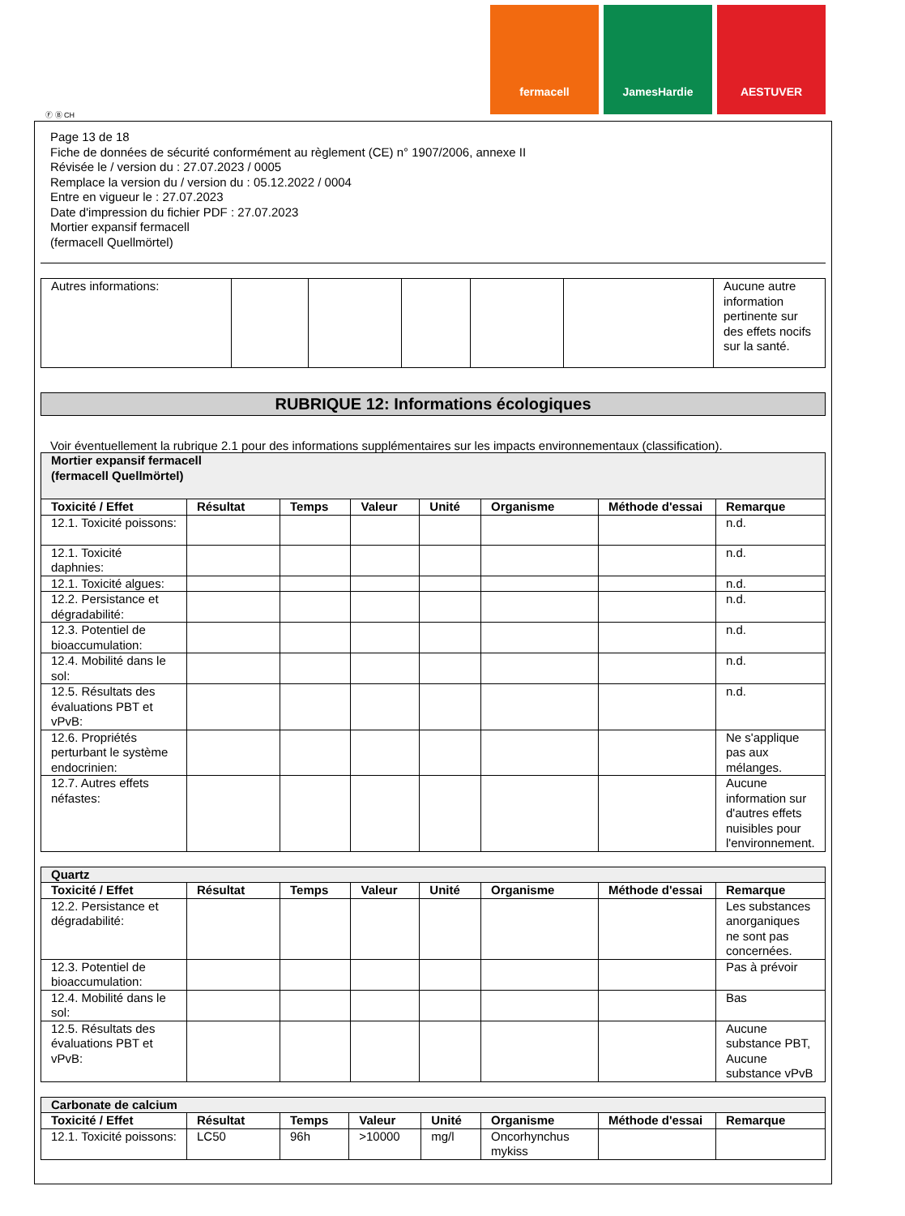fermacell JamesHardie AESTUVER
Ⓕ Ⓑ CH
Page 13 de 18
Fiche de données de sécurité conformément au règlement (CE) n° 1907/2006, annexe II
Révisée le / version du : 27.07.2023 / 0005
Remplace la version du / version du : 05.12.2022 / 0004
Entre en vigueur le : 27.07.2023
Date d'impression du fichier PDF : 27.07.2023
Mortier expansif fermacell
(fermacell Quellmörtel)
| Autres informations: | | | | | | Aucune autre information pertinente sur des effets nocifs sur la santé. |
RUBRIQUE 12: Informations écologiques
Voir éventuellement la rubrique 2.1 pour des informations supplémentaires sur les impacts environnementaux (classification).
| Mortier expansif fermacell (fermacell Quellmörtel) | | | | | | | |
| Toxicité / Effet | Résultat | Temps | Valeur | Unité | Organisme | Méthode d'essai | Remarque |
| 12.1. Toxicité poissons: | | | | | | | n.d. |
| 12.1. Toxicité daphnies: | | | | | | | n.d. |
| 12.1. Toxicité algues: | | | | | | | n.d. |
| 12.2. Persistance et dégradabilité: | | | | | | | n.d. |
| 12.3. Potentiel de bioaccumulation: | | | | | | | n.d. |
| 12.4. Mobilité dans le sol: | | | | | | | n.d. |
| 12.5. Résultats des évaluations PBT et vPvB: | | | | | | | n.d. |
| 12.6. Propriétés perturbant le système endocrinien: | | | | | | | Ne s'applique pas aux mélanges. |
| 12.7. Autres effets néfastes: | | | | | | | Aucune information sur d'autres effets nuisibles pour l'environnement. |
| Quartz | | | | | | | |
| Toxicité / Effet | Résultat | Temps | Valeur | Unité | Organisme | Méthode d'essai | Remarque |
| 12.2. Persistance et dégradabilité: | | | | | | | Les substances anorganiques ne sont pas concernées. |
| 12.3. Potentiel de bioaccumulation: | | | | | | | Pas à prévoir |
| 12.4. Mobilité dans le sol: | | | | | | | Bas |
| 12.5. Résultats des évaluations PBT et vPvB: | | | | | | | Aucune substance PBT, Aucune substance vPvB |
| Carbonate de calcium | | | | | | | |
| Toxicité / Effet | Résultat | Temps | Valeur | Unité | Organisme | Méthode d'essai | Remarque |
| 12.1. Toxicité poissons: | LC50 | 96h | >10000 | mg/l | Oncorhynchus mykiss | | |